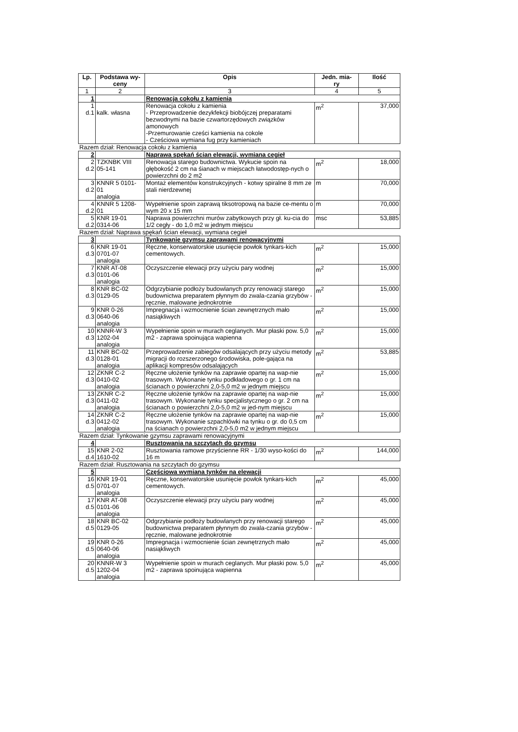| Lp. | Podstawa wy- ceny | Opis | Jedn. mia- ry | Ilość |
| --- | --- | --- | --- | --- |
| 1 | 2 | 3 | 4 | 5 |
| 1 | | Renowacja cokołu z kamienia | | |
| 1 d.1 | kalk. własna | Renowacja cokołu z kamienia - Przeprowadzenie dezykfekcji biobójczej preparatami bezwodnymi na bazie czwartorzędowych związków amonowych -Przemurowanie cześci kamienia na cokole - Cześciowa wymiana fug przy kamieniach | m<sup>2</sup> | 37,000 |
| Razem dział: Renowacja cokołu z kamienia | | | | |
| 2 | | Naprawa spękań ścian elewacji, wymiana cegieł | | |
| 2 d.2 | TZKNBK VIII 05-141 | Renowacja starego budownictwa. Wykucie spoin na głębokość 2 cm na śianach w miejscach łatwodostęp-nych o powierzchni do 2 m2 | m<sup>2</sup> | 18,000 |
| 3 d.2 | KNNR 5 0101- 01 analogia | Montaż elementów konstrukcyjnych - kotwy spiralne 8 mm ze stali nierdzewnej | m | 70,000 |
| 4 d.2 | KNNR 5 1208- 01 | Wypełnienie spoin zaprawą tiksotropową na bazie ce-mentu o wym 20 x 15 mm | m | 70,000 |
| 5 d.2 | KNR 19-01 0314-06 | Naprawa powierzchni murów zabytkowych przy gł. ku-cia do 1/2 cegły - do 1,0 m2 w jednym miejscu | msc | 53,885 |
| Razem dział: Naprawa spękań ścian elewacji, wymiana cegieł | | | | |
| 3 | | Tynkowanie gzymsu zaprawami renowacyjnymi | | |
| 6 d.3 | KNR 19-01 0701-07 analogia | Ręczne, konserwatorskie usunięcie powłok tynkars-kich cementowych. | m<sup>2</sup> | 15,000 |
| 7 d.3 | KNR AT-08 0101-06 analogia | Oczyszczenie elewacji przy użyciu pary wodnej | m<sup>2</sup> | 15,000 |
| 8 d.3 | KNR BC-02 0129-05 | Odgrzybianie podłoży budowlanych przy renowacji starego budownictwa preparatem płynnym do zwala-czania grzybów - ręcznie, malowane jednokrotnie | m<sup>2</sup> | 15,000 |
| 9 d.3 | KNR 0-26 0640-06 analogia | Impregnacja i wzmocnienie ścian zewnętrznych mało nasiąkliwych | m<sup>2</sup> | 15,000 |
| 10 d.3 | KNNR-W 3 1202-04 analogia | Wypełnienie spoin w murach ceglanych. Mur płaski pow. 5,0 m2 - zaprawa spoinująca wapienna | m<sup>2</sup> | 15,000 |
| 11 d.3 | KNR BC-02 0128-01 analogia | Przeprowadzenie zabiegów odsalających przy użyciu metody migracji do rozszerzonego środowiska, pole-gająca na aplikacji kompresów odsalających | m<sup>2</sup> | 53,885 |
| 12 d.3 | ZKNR C-2 0410-02 analogia | Ręczne ułożenie tynków na zaprawie opartej na wap-nie trasowym. Wykonanie tynku podkładowego o gr. 1 cm na ścianach o powierzchni 2,0-5,0 m2 w jednym miejscu | m<sup>2</sup> | 15,000 |
| 13 d.3 | ZKNR C-2 0411-02 analogia | Ręczne ułożenie tynków na zaprawie opartej na wap-nie trasowym. Wykonanie tynku specjalistycznego o gr. 2 cm na ścianach o powierzchni 2,0-5,0 m2 w jed-nym miejscu | m<sup>2</sup> | 15,000 |
| 14 d.3 | ZKNR C-2 0412-02 analogia | Ręczne ułożenie tynków na zaprawie opartej na wap-nie trasowym. Wykonanie szpachlówki na tynku o gr. do 0,5 cm na ścianach o powierzchni 2,0-5,0 m2 w jednym miejscu | m<sup>2</sup> | 15,000 |
| Razem dział: Tynkowanie gzymsu zaprawami renowacyjnymi | | | | |
| 4 | | Rusztowania na szczytach do gzymsu | | |
| 15 d.4 | KNR 2-02 1610-02 | Rusztowania ramowe przyścienne RR - 1/30 wyso-kości do 16 m | m<sup>2</sup> | 144,000 |
| Razem dział: Rusztowania na szczytach do gzymsu | | | | |
| 5 | | Częściowa wymiana tynków na elewacji | | |
| 16 d.5 | KNR 19-01 0701-07 analogia | Ręczne, konserwatorskie usunięcie powłok tynkars-kich cementowych. | m<sup>2</sup> | 45,000 |
| 17 d.5 | KNR AT-08 0101-06 analogia | Oczyszczenie elewacji przy użyciu pary wodnej | m<sup>2</sup> | 45,000 |
| 18 d.5 | KNR BC-02 0129-05 | Odgrzybianie podłoży budowlanych przy renowacji starego budownictwa preparatem płynnym do zwala-czania grzybów - ręcznie, malowane jednokrotnie | m<sup>2</sup> | 45,000 |
| 19 d.5 | KNR 0-26 0640-06 analogia | Impregnacja i wzmocnienie ścian zewnętrznych mało nasiąkliwych | m<sup>2</sup> | 45,000 |
| 20 d.5 | KNNR-W 3 1202-04 analogia | Wypełnienie spoin w murach ceglanych. Mur płaski pow. 5,0 m2 - zaprawa spoinująca wapienna | m<sup>2</sup> | 45,000 |